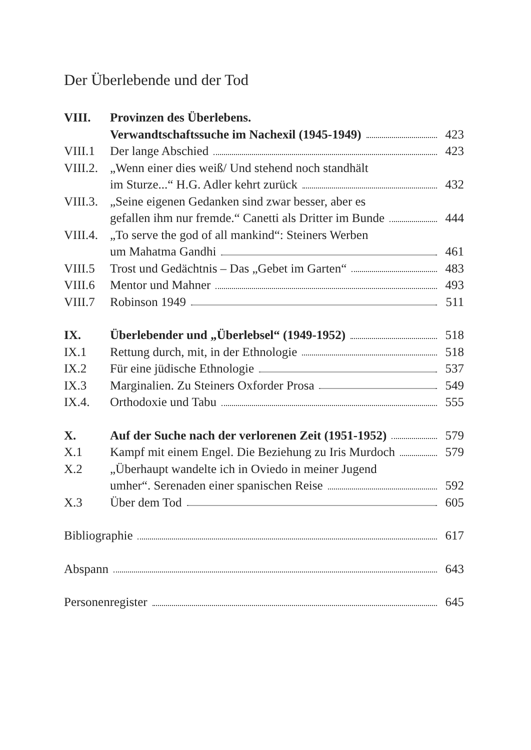Der Überlebende und der Tod
VIII. Provinzen des Überlebens.
Verwandtschaftssuche im Nachexil (1945-1949)
423
VIII.1 Der lange Abschied 423
VIII.2.
„Wenn einer dies weiß/ Und stehend noch standhält
im Sturze...“ H.G. Adler kehrt zurück
432
VIII.3.
„Seine eigenen Gedanken sind zwar besser, aber es
gefallen ihm nur fremde.“ Canetti als Dritter im Bunde
444
VIII.4.
„To serve the god of all mankind“: Steiners Werben
um Mahatma Gandhi 461
VIII.5 Trost und Gedächtnis – Das „Gebet im Garten“
483
VIII.6 Mentor und Mahner 493
VIII.7 Robinson 1949 511
IX. Überlebender und „Überlebsel“ (1949-1952)
518
IX.1 Rettung durch, mit, in der Ethnologie
518
IX.2 Für eine jüdische Ethnologie 537
IX.3 Marginalien. Zu Steiners Oxforder Prosa
549
IX.4. Orthodoxie und Tabu 555
X. Auf der Suche nach der verlorenen Zeit (1951-1952)
579
X.1 Kampf mit einem Engel. Die Beziehung zu Iris Murdoch
579
X.2 „Überhaupt wandelte ich in Oviedo in meiner Jugend
umher“. Serenaden einer spanischen Reise
592
X.3 Über dem Tod 605
Bibliographie 617
Abspann 643
Personenregister 645